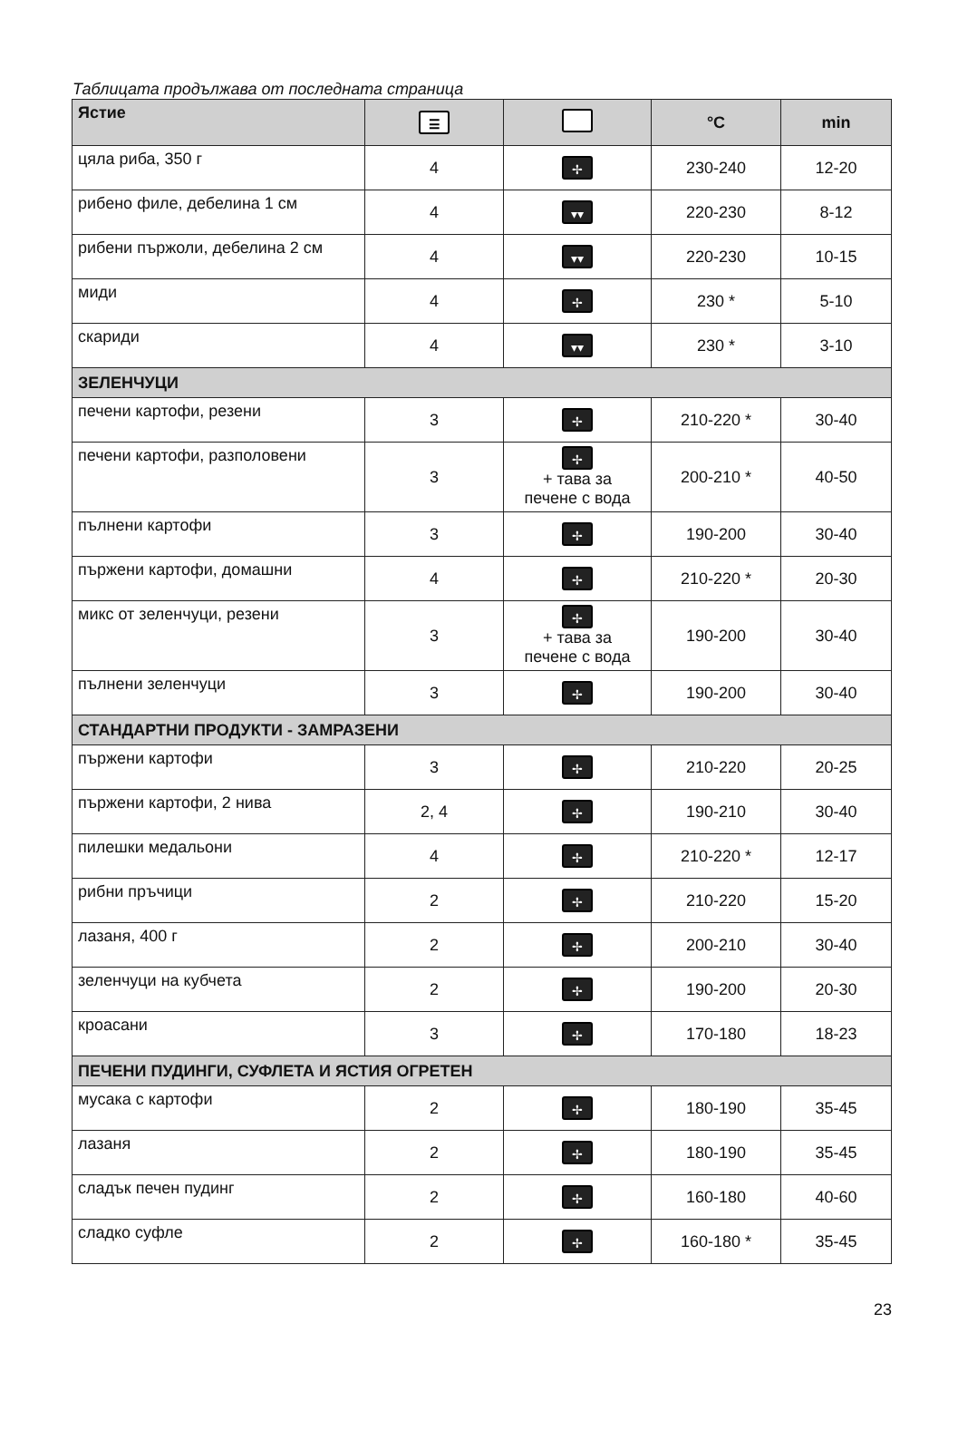Таблицата продължава от последната страница
| Ястие | ☰ | | °C | min |
| --- | --- | --- | --- | --- |
| цяла риба, 350 г | 4 | ✢ | 230-240 | 12-20 |
| рибено филе, дебелина 1 см | 4 | ▾▾ | 220-230 | 8-12 |
| рибени пържоли, дебелина 2 см | 4 | ▾▾ | 220-230 | 10-15 |
| миди | 4 | ✢ | 230 * | 5-10 |
| скариди | 4 | ▾▾ | 230 * | 3-10 |
| ЗЕЛЕНЧУЦИ | | | | |
| печени картофи, резени | 3 | ✢ | 210-220 * | 30-40 |
| печени картофи, разполовени | 3 | ✢ + тава за печене с вода | 200-210 * | 40-50 |
| пълнени картофи | 3 | ✢ | 190-200 | 30-40 |
| пържени картофи, домашни | 4 | ✢ | 210-220 * | 20-30 |
| микс от зеленчуци, резени | 3 | ✢ + тава за печене с вода | 190-200 | 30-40 |
| пълнени зеленчуци | 3 | ✢ | 190-200 | 30-40 |
| СТАНДАРТНИ ПРОДУКТИ - ЗАМРАЗЕНИ | | | | |
| пържени картофи | 3 | ✢ | 210-220 | 20-25 |
| пържени картофи, 2 нива | 2, 4 | ✢ | 190-210 | 30-40 |
| пилешки медальони | 4 | ✢ | 210-220 * | 12-17 |
| рибни пръчици | 2 | ✢ | 210-220 | 15-20 |
| лазаня, 400 г | 2 | ✢ | 200-210 | 30-40 |
| зеленчуци на кубчета | 2 | ✢ | 190-200 | 20-30 |
| кроасани | 3 | ✢ | 170-180 | 18-23 |
| ПЕЧЕНИ ПУДИНГИ, СУФЛЕТА И ЯСТИЯ ОГРЕТЕН | | | | |
| мусака с картофи | 2 | ✢ | 180-190 | 35-45 |
| лазаня | 2 | ✢ | 180-190 | 35-45 |
| сладък печен пудинг | 2 | ✢ | 160-180 | 40-60 |
| сладко суфле | 2 | ✢ | 160-180 * | 35-45 |
23